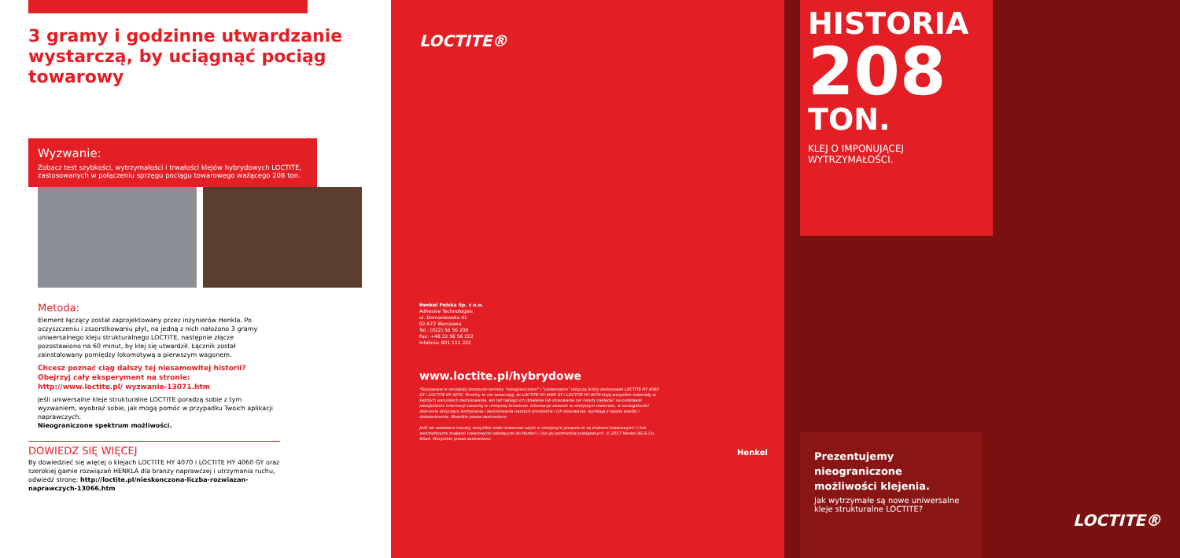3 gramy i godzinne utwardzanie wystarczą, by uciągnąć pociąg towarowy
Wyzwanie:
Zobacz test szybkości, wytrzymałości i trwałości klejów hybrydowych LOCTITE, zastosowanych w połączeniu sprzęgu pociągu towarowego ważącego 208 ton.
Metoda:
Element łączący został zaprojektowany przez inżynierów Henkla. Po oczyszczeniu i zszorstkowaniu płyt, na jedną z nich nałożono 3 gramy uniwersalnego kleju strukturalnego LOCTITE, następnie złącze pozostawiono na 60 minut, by klej się utwardził. Łącznik został zainstalowany pomiędzy lokomotywą a pierwszym wagonem.
Chcesz poznać ciąg dalszy tej niesamowitej historii? Obejrzyj cały eksperyment na stronie: http://www.loctite.pl/ wyzwanie-13071.htm
Jeśli uniwersalne kleje strukturalne LOCTITE poradzą sobie z tym wyzwaniem, wyobraź sobie, jak mogą pomóc w przypadku Twoich aplikacji naprawczych.
Nieograniczone spektrum możliwości.
DOWIEDZ SIĘ WIĘCEJ
By dowiedzieć się więcej o klejach LOCTITE HY 4070 i LOCTITE HY 4060 GY oraz szerokiej gamie rozwiązań HENKLA dla branży naprawczej i utrzymania ruchu, odwiedź stronę: http://loctite.pl/nieskonczona-liczba-rozwiazan-naprawczych-13066.htm
LOCTITE®
Henkel Polska Sp. z o.o.
Adhesive Technologies
ul. Domaniewska 41
02-672 Warszawa
Tel.: (022) 56 56 200
Fax: +48 22 56 56 222
Infolinia: 801 111 222
www.loctite.pl/hybrydowe
*Stosowane w niniejszej broszurze terminy "nieograniczone" i "uniwersalne" dotyczą liczby zastosowań LOCTITE HY 4060 GY i LOCTITE HY 4070. Terminy te nie oznaczają, że LOCTITE HY 4060 GY i LOCTITE HY 4070 kleją wszystkie materiały w każdych warunkach zastosowania, ani też takiego ich działania lub stosowania nie należy zakładać na podstawie jakiejkolwiek informacji zawartej w niniejszej broszurze. Informacje zawarte w niniejszym materiale, w szczególności zalecenia dotyczące korzystania i zastosowania naszych produktów i ich stosowania, wynikają z naszej wiedzy i doświadczenia. Wszelkie prawa zastrzeżone.
Jeśli nie wskazano inaczej, wszystkie znaki towarowe użyte w niniejszym prospekcie są znakami towarowymi i / lub zastrzeżonymi znakami towarowymi należącymi do Henkel i / lub jej podmiotów powiązanych. © 2017 Henkel AG & Co. KGaA. Wszystkie prawa zastrzeżone.
Henkel
HISTORIA
208
TON.
KLEJ O IMPONUJĄCEJ WYTRZYMAŁOŚCI.
Prezentujemy nieograniczone możliwości klejenia.
Jak wytrzymałe są nowe uniwersalne kleje strukturalne LOCTITE?
LOCTITE®